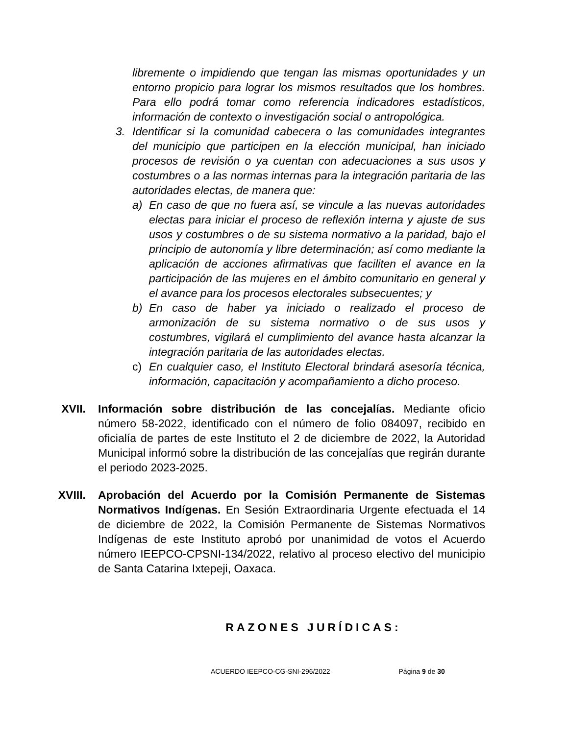libremente o impidiendo que tengan las mismas oportunidades y un entorno propicio para lograr los mismos resultados que los hombres. Para ello podrá tomar como referencia indicadores estadísticos, información de contexto o investigación social o antropológica.
3. Identificar si la comunidad cabecera o las comunidades integrantes del municipio que participen en la elección municipal, han iniciado procesos de revisión o ya cuentan con adecuaciones a sus usos y costumbres o a las normas internas para la integración paritaria de las autoridades electas, de manera que:
a) En caso de que no fuera así, se vincule a las nuevas autoridades electas para iniciar el proceso de reflexión interna y ajuste de sus usos y costumbres o de su sistema normativo a la paridad, bajo el principio de autonomía y libre determinación; así como mediante la aplicación de acciones afirmativas que faciliten el avance en la participación de las mujeres en el ámbito comunitario en general y el avance para los procesos electorales subsecuentes; y
b) En caso de haber ya iniciado o realizado el proceso de armonización de su sistema normativo o de sus usos y costumbres, vigilará el cumplimiento del avance hasta alcanzar la integración paritaria de las autoridades electas.
c) En cualquier caso, el Instituto Electoral brindará asesoría técnica, información, capacitación y acompañamiento a dicho proceso.
XVII. Información sobre distribución de las concejalías. Mediante oficio número 58-2022, identificado con el número de folio 084097, recibido en oficialía de partes de este Instituto el 2 de diciembre de 2022, la Autoridad Municipal informó sobre la distribución de las concejalías que regirán durante el periodo 2023-2025.
XVIII. Aprobación del Acuerdo por la Comisión Permanente de Sistemas Normativos Indígenas. En Sesión Extraordinaria Urgente efectuada el 14 de diciembre de 2022, la Comisión Permanente de Sistemas Normativos Indígenas de este Instituto aprobó por unanimidad de votos el Acuerdo número IEEPCO-CPSNI-134/2022, relativo al proceso electivo del municipio de Santa Catarina Ixtepeji, Oaxaca.
RAZONES JURÍDICAS:
ACUERDO IEEPCO-CG-SNI-296/2022 Página 9 de 30